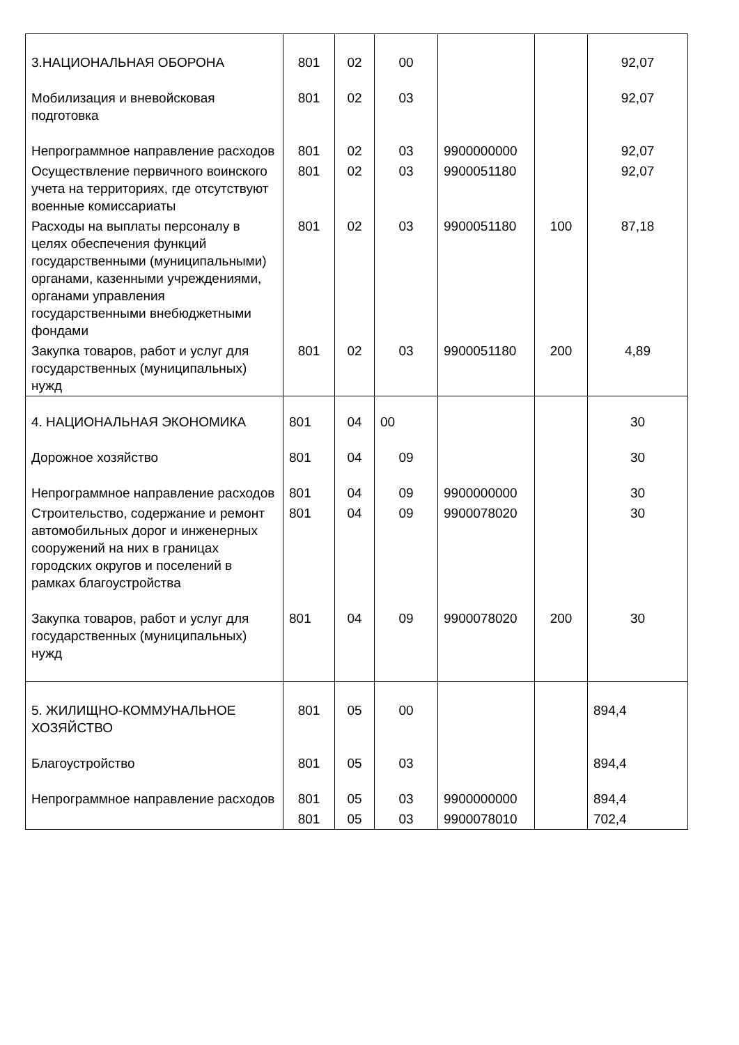| 3.НАЦИОНАЛЬНАЯ ОБОРОНА | 801 | 02 | 00 | | | 92,07 |
| Мобилизация и вневойсковая подготовка | 801 | 02 | 03 | | | 92,07 |
| Непрограммное направление расходов | 801 | 02 | 03 | 9900000000 | | 92,07 |
| Осуществление первичного воинского учета на территориях, где отсутствуют военные комиссариаты | 801 | 02 | 03 | 9900051180 | | 92,07 |
| Расходы на выплаты персоналу в целях обеспечения функций государственными (муниципальными) органами, казенными учреждениями, органами управления государственными внебюджетными фондами | 801 | 02 | 03 | 9900051180 | 100 | 87,18 |
| Закупка товаров, работ и услуг для государственных (муниципальных) нужд | 801 | 02 | 03 | 9900051180 | 200 | 4,89 |
| 4. НАЦИОНАЛЬНАЯ ЭКОНОМИКА | 801 | 04 | 00 | | | 30 |
| Дорожное хозяйство | 801 | 04 | 09 | | | 30 |
| Непрограммное направление расходов | 801 | 04 | 09 | 9900000000 | | 30 |
| Строительство, содержание и ремонт автомобильных дорог и инженерных сооружений на них в границах городских округов и поселений в рамках благоустройства | 801 | 04 | 09 | 9900078020 | | 30 |
| Закупка товаров, работ и услуг для государственных (муниципальных) нужд | 801 | 04 | 09 | 9900078020 | 200 | 30 |
| 5. ЖИЛИЩНО-КОММУНАЛЬНОЕ ХОЗЯЙСТВО | 801 | 05 | 00 | | | 894,4 |
| Благоустройство | 801 | 05 | 03 | | | 894,4 |
| Непрограммное направление расходов | 801 | 05 | 03 | 9900000000 | | 894,4 |
| | 801 | 05 | 03 | 9900078010 | | 702,4 |